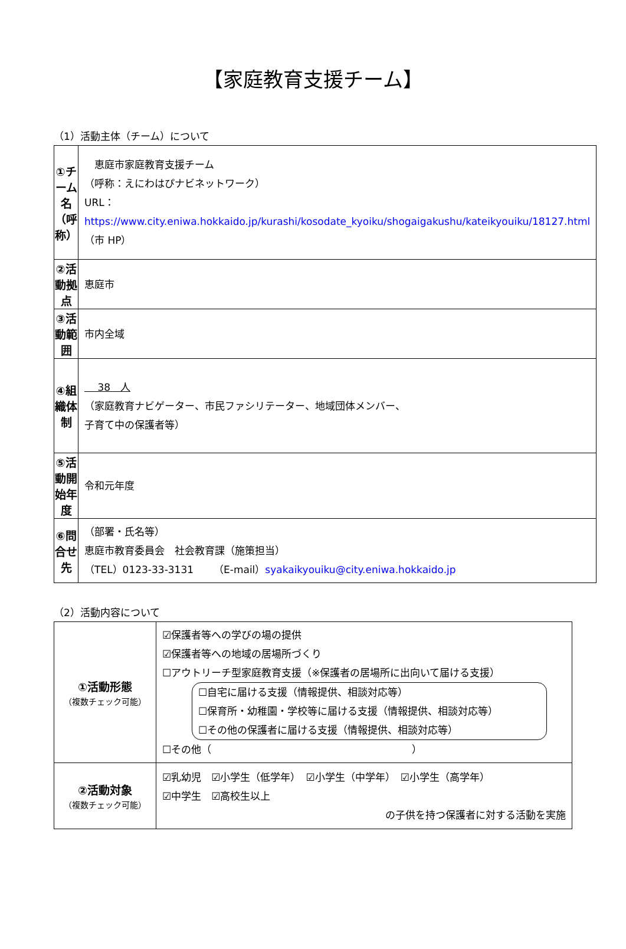【家庭教育支援チーム】
（1）活動主体（チーム）について
| ①チーム名 （呼称） | 恵庭市家庭教育支援チーム （呼称：えにわはぴナビネットワーク） URL： https://www.city.eniwa.hokkaido.jp/kurashi/kosodate_kyoiku/shogaigakushu/kateikyouiku/18127.html （市 HP） |
| ②活動拠点 | 恵庭市 |
| ③活動範囲 | 市内全域 |
| ④組織体制 | 38 人 （家庭教育ナビゲーター、市民ファシリテーター、地域団体メンバー、 子育て中の保護者等） |
| ⑤活動開始年度 | 令和元年度 |
| ⑥問合せ先 | （部署・氏名等） 恵庭市教育委員会 社会教育課（施策担当） （TEL）0123-33-3131 （E-mail） syakaikyouiku@city.eniwa.hokkaido.jp |
（2）活動内容について
| ①活動形態 （複数チェック可能） | ☑保護者等への学びの場の提供 ☑保護者等への地域の居場所づくり ☐アウトリーチ型家庭教育支援（※保護者の居場所に出向いて届ける支援） ☐自宅に届ける支援（情報提供、相談対応等） ☐保育所・幼稚園・学校等に届ける支援（情報提供、相談対応等） ☐その他の保護者に届ける支援（情報提供、相談対応等） ☐その他（ ） |
| ②活動対象 （複数チェック可能） | ☑乳幼児 ☑小学生（低学年） ☑小学生（中学年） ☑小学生（高学年） ☑中学生 ☑高校生以上 の子供を持つ保護者に対する活動を実施 |